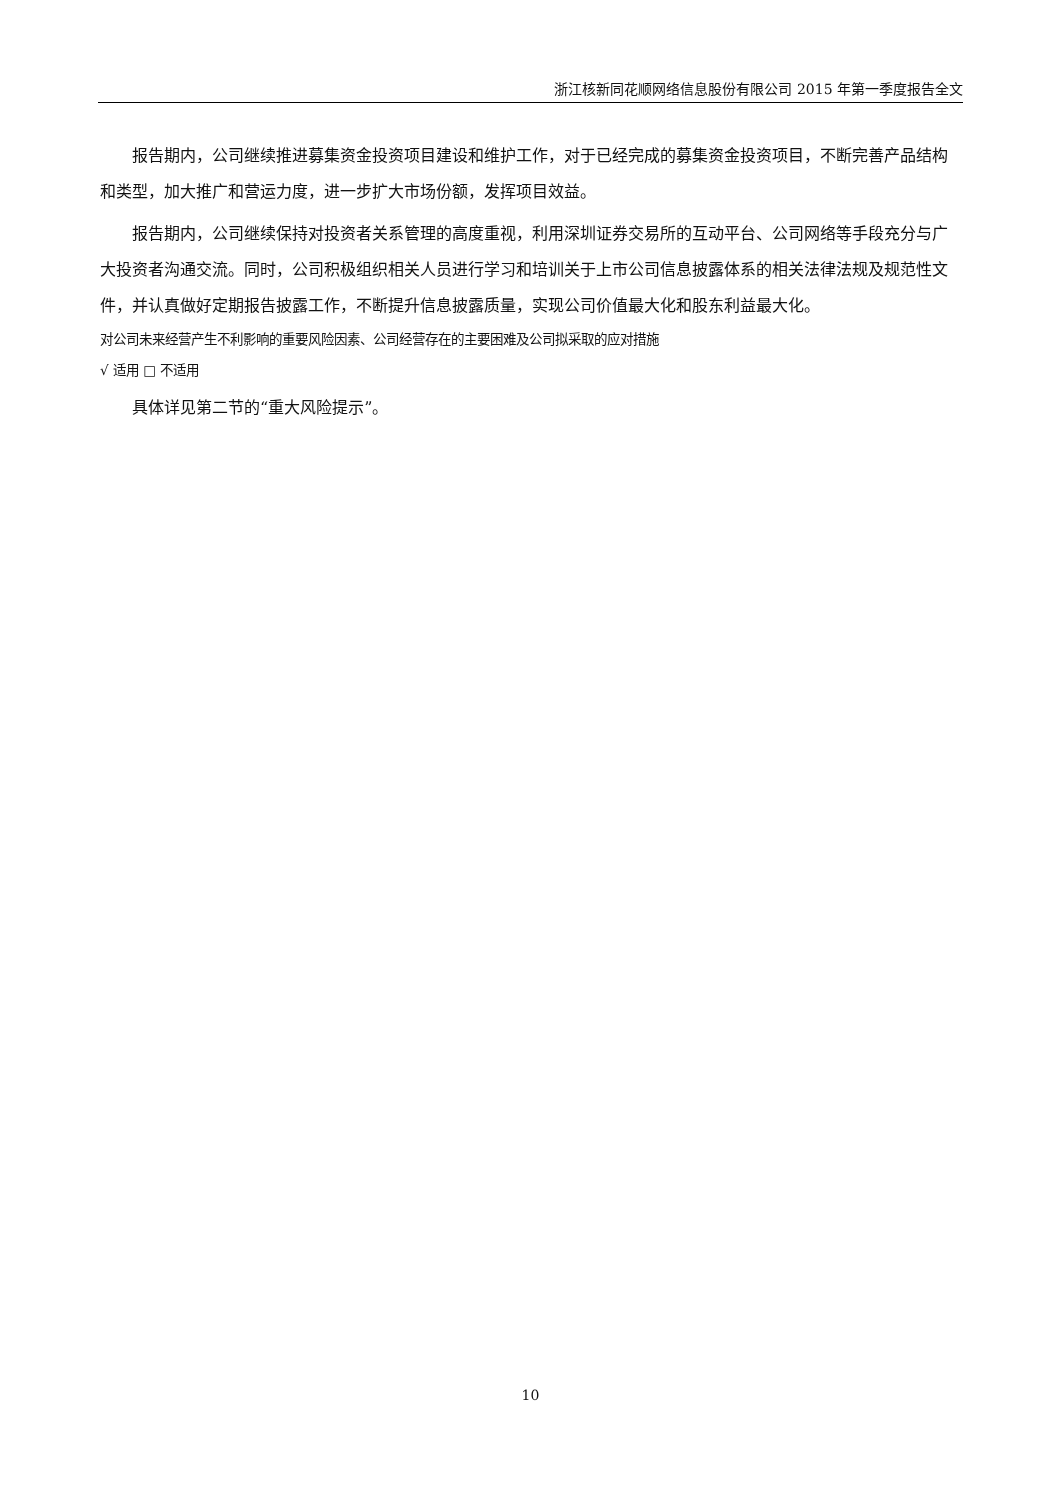浙江核新同花顺网络信息股份有限公司 2015 年第一季度报告全文
报告期内，公司继续推进募集资金投资项目建设和维护工作，对于已经完成的募集资金投资项目，不断完善产品结构和类型，加大推广和营运力度，进一步扩大市场份额，发挥项目效益。
报告期内，公司继续保持对投资者关系管理的高度重视，利用深圳证券交易所的互动平台、公司网络等手段充分与广大投资者沟通交流。同时，公司积极组织相关人员进行学习和培训关于上市公司信息披露体系的相关法律法规及规范性文件，并认真做好定期报告披露工作，不断提升信息披露质量，实现公司价值最大化和股东利益最大化。
对公司未来经营产生不利影响的重要风险因素、公司经营存在的主要困难及公司拟采取的应对措施
√ 适用 □ 不适用
具体详见第二节的“重大风险提示”。
10